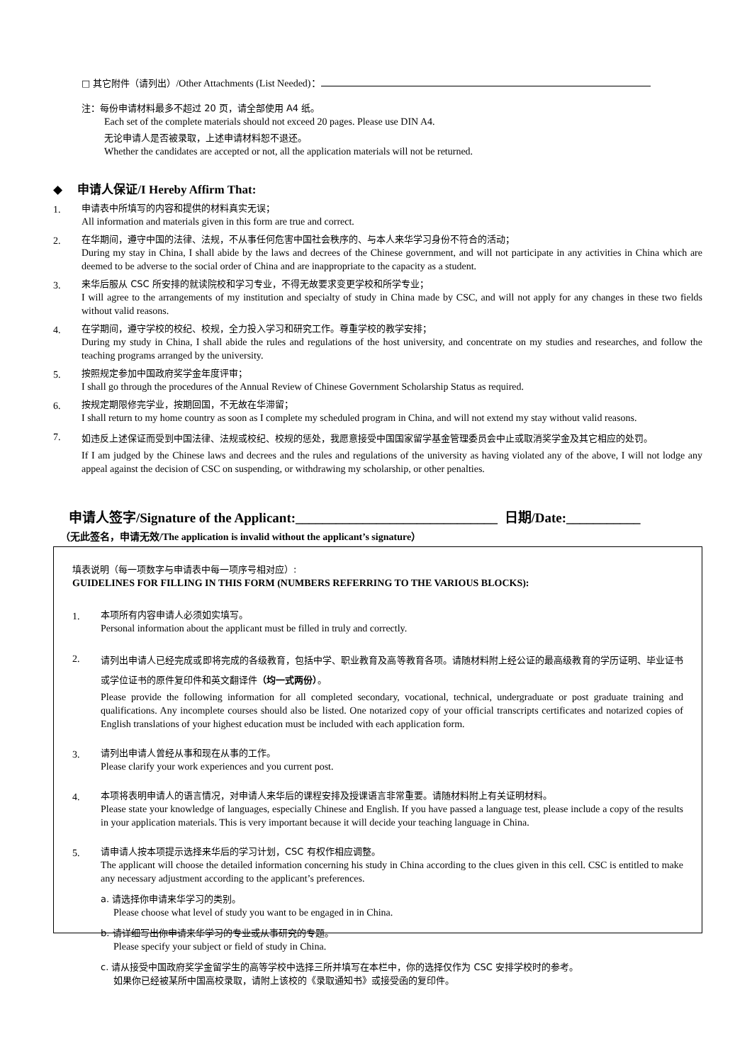□ 其它附件（请列出）/Other Attachments (List Needed)：
注：每份申请材料最多不超过 20 页，请全部使用 A4 纸。
Each set of the complete materials should not exceed 20 pages. Please use DIN A4.
无论申请人是否被录取，上述申请材料恕不退还。
Whether the candidates are accepted or not, all the application materials will not be returned.
◆ 申请人保证/I Hereby Affirm That:
1.
申请表中所填写的内容和提供的材料真实无误；
All information and materials given in this form are true and correct.
2.
在华期间，遵守中国的法律、法规，不从事任何危害中国社会秩序的、与本人来华学习身份不符合的活动；
During my stay in China, I shall abide by the laws and decrees of the Chinese government, and will not participate in any activities in China which are deemed to be adverse to the social order of China and are inappropriate to the capacity as a student.
3.
来华后服从 CSC 所安排的就读院校和学习专业，不得无故要求变更学校和所学专业；
I will agree to the arrangements of my institution and specialty of study in China made by CSC, and will not apply for any changes in these two fields without valid reasons.
4.
在学期间，遵守学校的校纪、校规，全力投入学习和研究工作。尊重学校的教学安排；
During my study in China, I shall abide the rules and regulations of the host university, and concentrate on my studies and researches, and follow the teaching programs arranged by the university.
5.
按照规定参加中国政府奖学金年度评审；
I shall go through the procedures of the Annual Review of Chinese Government Scholarship Status as required.
6.
按规定期限修完学业，按期回国，不无故在华滞留；
I shall return to my home country as soon as I complete my scheduled program in China, and will not extend my stay without valid reasons.
7.
如违反上述保证而受到中国法律、法规或校纪、校规的惩处，我愿意接受中国国家留学基金管理委员会中止或取消奖学金及其它相应的处罚。
If I am judged by the Chinese laws and decrees and the rules and regulations of the university as having violated any of the above, I will not lodge any appeal against the decision of CSC on suspending, or withdrawing my scholarship, or other penalties.
申请人签字/Signature of the Applicant:______________________________ 日期/Date:___________
（无此签名，申请无效/The application is invalid without the applicant’s signature）
填表说明（每一项数字与申请表中每一项序号相对应）:
GUIDELINES FOR FILLING IN THIS FORM (NUMBERS REFERRING TO THE VARIOUS BLOCKS):
1.
本项所有内容申请人必须如实填写。
Personal information about the applicant must be filled in truly and correctly.
2.
请列出申请人已经完成或即将完成的各级教育，包括中学、职业教育及高等教育各项。请随材料附上经公证的最高级教育的学历证明、毕业证书或学位证书的原件复印件和英文翻译件（均一式两份）。
Please provide the following information for all completed secondary, vocational, technical, undergraduate or post graduate training and qualifications. Any incomplete courses should also be listed. One notarized copy of your official transcripts certificates and notarized copies of English translations of your highest education must be included with each application form.
3.
请列出申请人曾经从事和现在从事的工作。
Please clarify your work experiences and you current post.
4.
本项将表明申请人的语言情况，对申请人来华后的课程安排及授课语言非常重要。请随材料附上有关证明材料。
Please state your knowledge of languages, especially Chinese and English. If you have passed a language test, please include a copy of the results in your application materials. This is very important because it will decide your teaching language in China.
5.
请申请人按本项提示选择来华后的学习计划，CSC 有权作相应调整。
The applicant will choose the detailed information concerning his study in China according to the clues given in this cell. CSC is entitled to make any necessary adjustment according to the applicant’s preferences.
a. 请选择你申请来华学习的类别。
Please choose what level of study you want to be engaged in in China.
b. 请详细写出你申请来华学习的专业或从事研究的专题。
Please specify your subject or field of study in China.
c. 请从接受中国政府奖学金留学生的高等学校中选择三所并填写在本栏中，你的选择仅作为 CSC 安排学校时的参考。
如果你已经被某所中国高校录取，请附上该校的《录取通知书》或接受函的复印件。